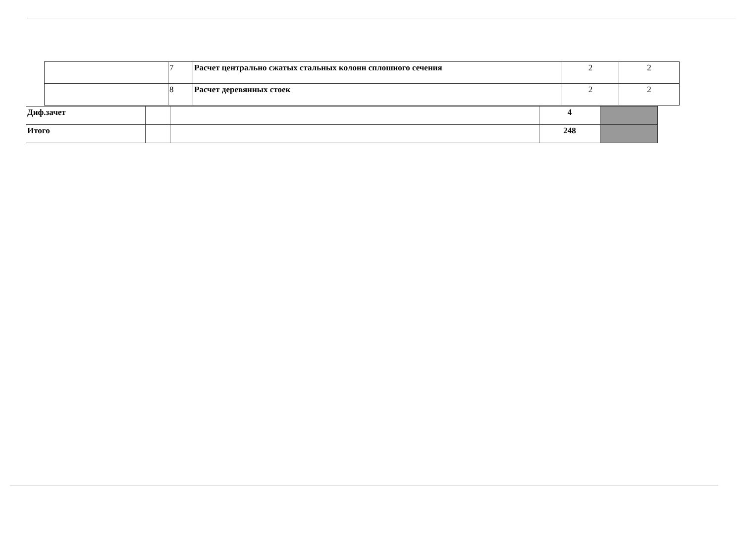| | 7 | Расчет центрально сжатых стальных колонн сплошного сечения | 2 | 2 |
| | 8 | Расчет деревянных стоек | 2 | 2 |
| Диф.зачет | | | 4 | |
| Итого | | | 248 | |